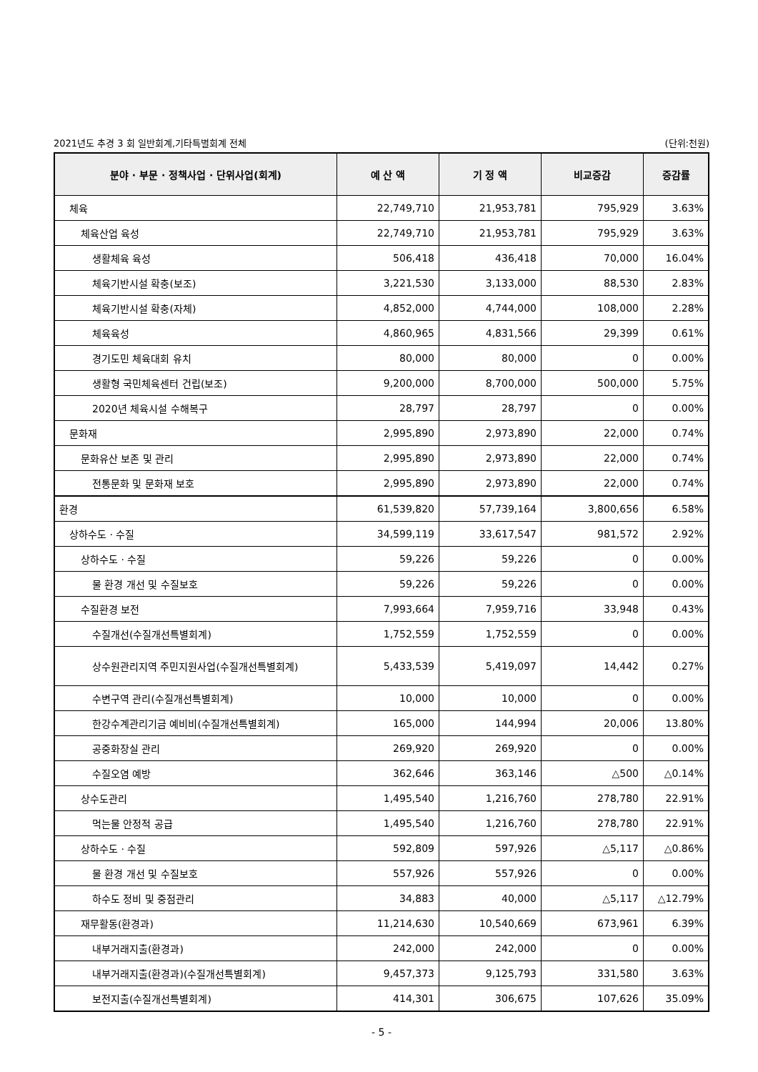2021년도 추경 3 회 일반회계,기타특별회계 전체 (단위:천원)
| 분야 · 부문 · 정책사업 · 단위사업(회계) | 예 산 액 | 기 정 액 | 비교증감 | 증감률 |
| --- | --- | --- | --- | --- |
| 체육 | 22,749,710 | 21,953,781 | 795,929 | 3.63% |
| 체육산업 육성 | 22,749,710 | 21,953,781 | 795,929 | 3.63% |
| 생활체육 육성 | 506,418 | 436,418 | 70,000 | 16.04% |
| 체육기반시설 확충(보조) | 3,221,530 | 3,133,000 | 88,530 | 2.83% |
| 체육기반시설 확충(자체) | 4,852,000 | 4,744,000 | 108,000 | 2.28% |
| 체육육성 | 4,860,965 | 4,831,566 | 29,399 | 0.61% |
| 경기도민 체육대회 유치 | 80,000 | 80,000 | 0 | 0.00% |
| 생활형 국민체육센터 건립(보조) | 9,200,000 | 8,700,000 | 500,000 | 5.75% |
| 2020년 체육시설 수해복구 | 28,797 | 28,797 | 0 | 0.00% |
| 문화재 | 2,995,890 | 2,973,890 | 22,000 | 0.74% |
| 문화유산 보존 및 관리 | 2,995,890 | 2,973,890 | 22,000 | 0.74% |
| 전통문화 및 문화재 보호 | 2,995,890 | 2,973,890 | 22,000 | 0.74% |
| 환경 | 61,539,820 | 57,739,164 | 3,800,656 | 6.58% |
| 상하수도 · 수질 | 34,599,119 | 33,617,547 | 981,572 | 2.92% |
| 상하수도 · 수질 | 59,226 | 59,226 | 0 | 0.00% |
| 물 환경 개선 및 수질보호 | 59,226 | 59,226 | 0 | 0.00% |
| 수질환경 보전 | 7,993,664 | 7,959,716 | 33,948 | 0.43% |
| 수질개선(수질개선특별회계) | 1,752,559 | 1,752,559 | 0 | 0.00% |
| 상수원관리지역 주민지원사업(수질개선특별회계) | 5,433,539 | 5,419,097 | 14,442 | 0.27% |
| 수변구역 관리(수질개선특별회계) | 10,000 | 10,000 | 0 | 0.00% |
| 한강수계관리기금 예비비(수질개선특별회계) | 165,000 | 144,994 | 20,006 | 13.80% |
| 공중화장실 관리 | 269,920 | 269,920 | 0 | 0.00% |
| 수질오염 예방 | 362,646 | 363,146 | △500 | △0.14% |
| 상수도관리 | 1,495,540 | 1,216,760 | 278,780 | 22.91% |
| 먹는물 안정적 공급 | 1,495,540 | 1,216,760 | 278,780 | 22.91% |
| 상하수도 · 수질 | 592,809 | 597,926 | △5,117 | △0.86% |
| 물 환경 개선 및 수질보호 | 557,926 | 557,926 | 0 | 0.00% |
| 하수도 정비 및 중점관리 | 34,883 | 40,000 | △5,117 | △12.79% |
| 재무활동(환경과) | 11,214,630 | 10,540,669 | 673,961 | 6.39% |
| 내부거래지출(환경과) | 242,000 | 242,000 | 0 | 0.00% |
| 내부거래지출(환경과)(수질개선특별회계) | 9,457,373 | 9,125,793 | 331,580 | 3.63% |
| 보전지출(수질개선특별회계) | 414,301 | 306,675 | 107,626 | 35.09% |
- 5 -